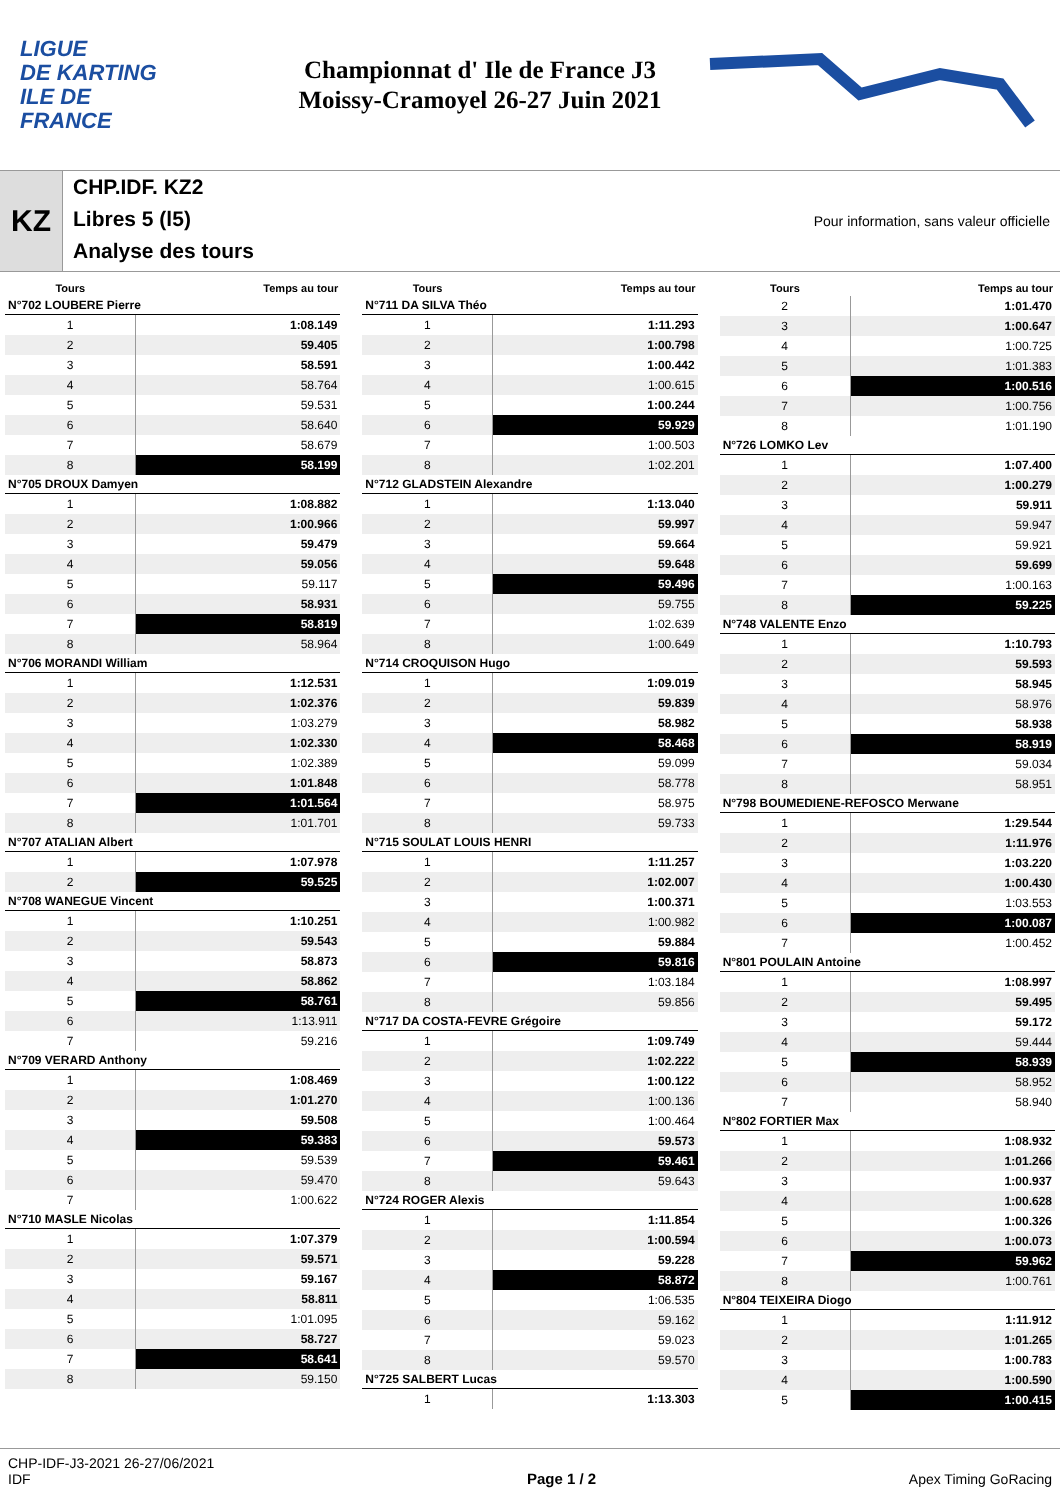LIGUE
DE KARTING
ILE DE
FRANCE
Championnat d' Ile de France J3
Moissy-Cramoyel 26-27 Juin 2021
KZ
CHP.IDF. KZ2
Libres 5 (l5)
Analyse des tours
Pour information, sans valeur officielle
| Tours | Temps au tour |
| --- | --- |
| N°702 LOUBERE Pierre | |
| 1 | 1:08.149 |
| 2 | 59.405 |
| 3 | 58.591 |
| 4 | 58.764 |
| 5 | 59.531 |
| 6 | 58.640 |
| 7 | 58.679 |
| 8 | 58.199 |
| N°705 DROUX Damyen | |
| 1 | 1:08.882 |
| 2 | 1:00.966 |
| 3 | 59.479 |
| 4 | 59.056 |
| 5 | 59.117 |
| 6 | 58.931 |
| 7 | 58.819 |
| 8 | 58.964 |
| N°706 MORANDI William | |
| 1 | 1:12.531 |
| 2 | 1:02.376 |
| 3 | 1:03.279 |
| 4 | 1:02.330 |
| 5 | 1:02.389 |
| 6 | 1:01.848 |
| 7 | 1:01.564 |
| 8 | 1:01.701 |
| N°707 ATALIAN Albert | |
| 1 | 1:07.978 |
| 2 | 59.525 |
| N°708 WANEGUE Vincent | |
| 1 | 1:10.251 |
| 2 | 59.543 |
| 3 | 58.873 |
| 4 | 58.862 |
| 5 | 58.761 |
| 6 | 1:13.911 |
| 7 | 59.216 |
| N°709 VERARD Anthony | |
| 1 | 1:08.469 |
| 2 | 1:01.270 |
| 3 | 59.508 |
| 4 | 59.383 |
| 5 | 59.539 |
| 6 | 59.470 |
| 7 | 1:00.622 |
| N°710 MASLE Nicolas | |
| 1 | 1:07.379 |
| 2 | 59.571 |
| 3 | 59.167 |
| 4 | 58.811 |
| 5 | 1:01.095 |
| 6 | 58.727 |
| 7 | 58.641 |
| 8 | 59.150 |
| Tours | Temps au tour |
| --- | --- |
| N°711 DA SILVA Théo | |
| 1 | 1:11.293 |
| 2 | 1:00.798 |
| 3 | 1:00.442 |
| 4 | 1:00.615 |
| 5 | 1:00.244 |
| 6 | 59.929 |
| 7 | 1:00.503 |
| 8 | 1:02.201 |
| N°712 GLADSTEIN Alexandre | |
| 1 | 1:13.040 |
| 2 | 59.997 |
| 3 | 59.664 |
| 4 | 59.648 |
| 5 | 59.496 |
| 6 | 59.755 |
| 7 | 1:02.639 |
| 8 | 1:00.649 |
| N°714 CROQUISON Hugo | |
| 1 | 1:09.019 |
| 2 | 59.839 |
| 3 | 58.982 |
| 4 | 58.468 |
| 5 | 59.099 |
| 6 | 58.778 |
| 7 | 58.975 |
| 8 | 59.733 |
| N°715 SOULAT LOUIS HENRI | |
| 1 | 1:11.257 |
| 2 | 1:02.007 |
| 3 | 1:00.371 |
| 4 | 1:00.982 |
| 5 | 59.884 |
| 6 | 59.816 |
| 7 | 1:03.184 |
| 8 | 59.856 |
| N°717 DA COSTA-FEVRE Grégoire | |
| 1 | 1:09.749 |
| 2 | 1:02.222 |
| 3 | 1:00.122 |
| 4 | 1:00.136 |
| 5 | 1:00.464 |
| 6 | 59.573 |
| 7 | 59.461 |
| 8 | 59.643 |
| N°724 ROGER Alexis | |
| 1 | 1:11.854 |
| 2 | 1:00.594 |
| 3 | 59.228 |
| 4 | 58.872 |
| 5 | 1:06.535 |
| 6 | 59.162 |
| 7 | 59.023 |
| 8 | 59.570 |
| N°725 SALBERT Lucas | |
| 1 | 1:13.303 |
| Tours | Temps au tour |
| --- | --- |
| 2 | 1:01.470 |
| 3 | 1:00.647 |
| 4 | 1:00.725 |
| 5 | 1:01.383 |
| 6 | 1:00.516 |
| 7 | 1:00.756 |
| 8 | 1:01.190 |
| N°726 LOMKO Lev | |
| 1 | 1:07.400 |
| 2 | 1:00.279 |
| 3 | 59.911 |
| 4 | 59.947 |
| 5 | 59.921 |
| 6 | 59.699 |
| 7 | 1:00.163 |
| 8 | 59.225 |
| N°748 VALENTE Enzo | |
| 1 | 1:10.793 |
| 2 | 59.593 |
| 3 | 58.945 |
| 4 | 58.976 |
| 5 | 58.938 |
| 6 | 58.919 |
| 7 | 59.034 |
| 8 | 58.951 |
| N°798 BOUMEDIENE-REFOSCO Merwane | |
| 1 | 1:29.544 |
| 2 | 1:11.976 |
| 3 | 1:03.220 |
| 4 | 1:00.430 |
| 5 | 1:03.553 |
| 6 | 1:00.087 |
| 7 | 1:00.452 |
| N°801 POULAIN Antoine | |
| 1 | 1:08.997 |
| 2 | 59.495 |
| 3 | 59.172 |
| 4 | 59.444 |
| 5 | 58.939 |
| 6 | 58.952 |
| 7 | 58.940 |
| N°802 FORTIER Max | |
| 1 | 1:08.932 |
| 2 | 1:01.266 |
| 3 | 1:00.937 |
| 4 | 1:00.628 |
| 5 | 1:00.326 |
| 6 | 1:00.073 |
| 7 | 59.962 |
| 8 | 1:00.761 |
| N°804 TEIXEIRA Diogo | |
| 1 | 1:11.912 |
| 2 | 1:01.265 |
| 3 | 1:00.783 |
| 4 | 1:00.590 |
| 5 | 1:00.415 |
CHP-IDF-J3-2021 26-27/06/2021
IDF
Page 1 / 2 Apex Timing GoRacing